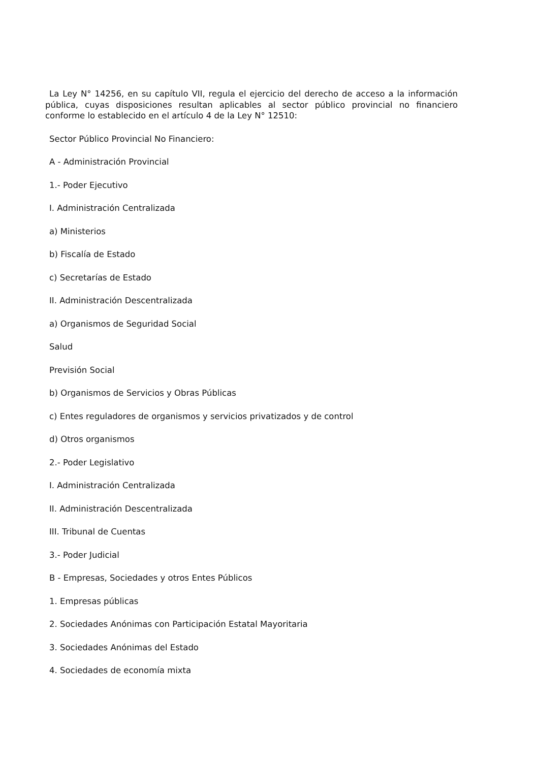La Ley N° 14256, en su capítulo VII, regula el ejercicio del derecho de acceso a la información pública, cuyas disposiciones resultan aplicables al sector público provincial no financiero conforme lo establecido en el artículo 4 de la Ley N° 12510:
Sector Público Provincial No Financiero:
A - Administración Provincial
1.- Poder Ejecutivo
I. Administración Centralizada
a) Ministerios
b) Fiscalía de Estado
c) Secretarías de Estado
II. Administración Descentralizada
a) Organismos de Seguridad Social
Salud
Previsión Social
b) Organismos de Servicios y Obras Públicas
c) Entes reguladores de organismos y servicios privatizados y de control
d) Otros organismos
2.- Poder Legislativo
I. Administración Centralizada
II. Administración Descentralizada
III. Tribunal de Cuentas
3.- Poder Judicial
B - Empresas, Sociedades y otros Entes Públicos
1. Empresas públicas
2. Sociedades Anónimas con Participación Estatal Mayoritaria
3. Sociedades Anónimas del Estado
4. Sociedades de economía mixta